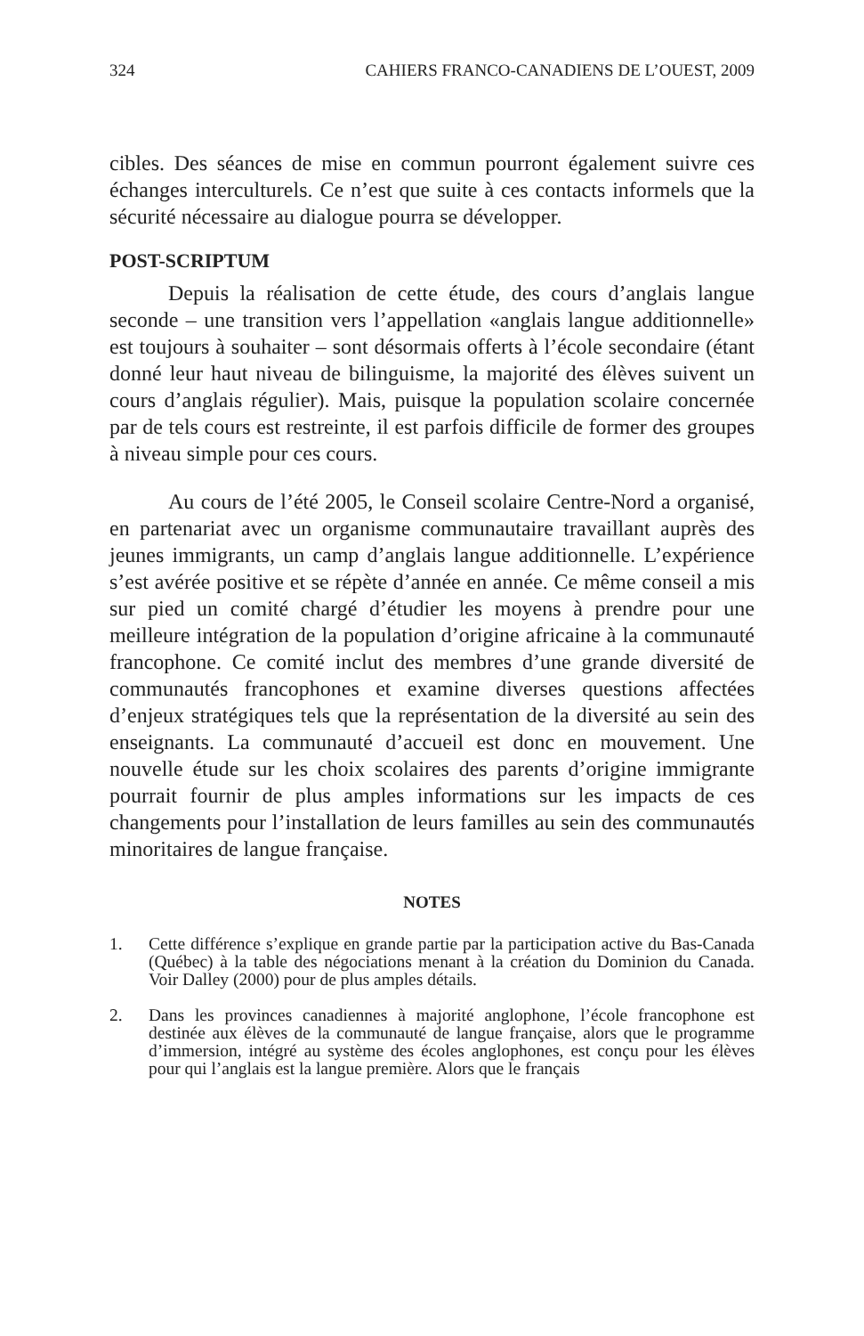324 CAHIERS FRANCO-CANADIENS DE L’OUEST, 2009
cibles. Des séances de mise en commun pourront également suivre ces échanges interculturels. Ce n’est que suite à ces contacts informels que la sécurité nécessaire au dialogue pourra se développer.
POST-SCRIPTUM
Depuis la réalisation de cette étude, des cours d’anglais langue seconde – une transition vers l’appellation «anglais langue additionnelle» est toujours à souhaiter – sont désormais offerts à l’école secondaire (étant donné leur haut niveau de bilinguisme, la majorité des élèves suivent un cours d’anglais régulier). Mais, puisque la population scolaire concernée par de tels cours est restreinte, il est parfois difficile de former des groupes à niveau simple pour ces cours.
Au cours de l’été 2005, le Conseil scolaire Centre-Nord a organisé, en partenariat avec un organisme communautaire travaillant auprès des jeunes immigrants, un camp d’anglais langue additionnelle. L’expérience s’est avérée positive et se répète d’année en année. Ce même conseil a mis sur pied un comité chargé d’étudier les moyens à prendre pour une meilleure intégration de la population d’origine africaine à la communauté francophone. Ce comité inclut des membres d’une grande diversité de communautés francophones et examine diverses questions affectées d’enjeux stratégiques tels que la représentation de la diversité au sein des enseignants. La communauté d’accueil est donc en mouvement. Une nouvelle étude sur les choix scolaires des parents d’origine immigrante pourrait fournir de plus amples informations sur les impacts de ces changements pour l’installation de leurs familles au sein des communautés minoritaires de langue française.
NOTES
1. Cette différence s’explique en grande partie par la participation active du Bas-Canada (Québec) à la table des négociations menant à la création du Dominion du Canada. Voir Dalley (2000) pour de plus amples détails.
2. Dans les provinces canadiennes à majorité anglophone, l’école francophone est destinée aux élèves de la communauté de langue française, alors que le programme d’immersion, intégré au système des écoles anglophones, est conçu pour les élèves pour qui l’anglais est la langue première. Alors que le français